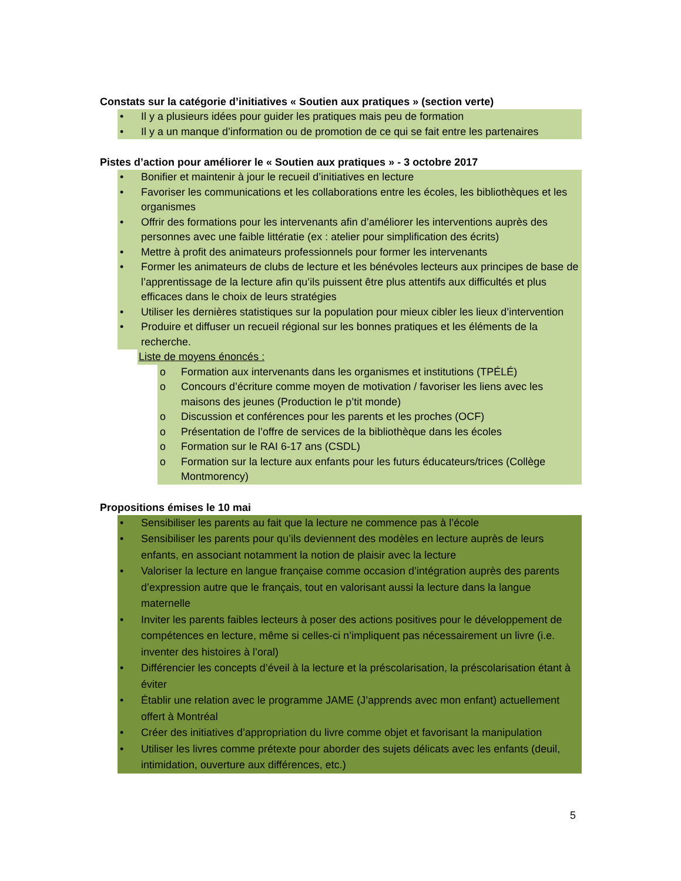Constats sur la catégorie d’initiatives « Soutien aux pratiques » (section verte)
• Il y a plusieurs idées pour guider les pratiques mais peu de formation
• Il y a un manque d’information ou de promotion de ce qui se fait entre les partenaires
Pistes d’action pour améliorer le « Soutien aux pratiques » - 3 octobre 2017
• Bonifier et maintenir à jour le recueil d’initiatives en lecture
• Favoriser les communications et les collaborations entre les écoles, les bibliothèques et les organismes
• Offrir des formations pour les intervenants afin d’améliorer les interventions auprès des personnes avec une faible littératie (ex : atelier pour simplification des écrits)
• Mettre à profit des animateurs professionnels pour former les intervenants
• Former les animateurs de clubs de lecture et les bénévoles lecteurs aux principes de base de l’apprentissage de la lecture afin qu’ils puissent être plus attentifs aux difficultés et plus efficaces dans le choix de leurs stratégies
• Utiliser les dernières statistiques sur la population pour mieux cibler les lieux d’intervention
• Produire et diffuser un recueil régional sur les bonnes pratiques et les éléments de la recherche.
Liste de moyens énoncés :
o Formation aux intervenants dans les organismes et institutions (TPÉLÉ)
o Concours d’écriture comme moyen de motivation / favoriser les liens avec les maisons des jeunes (Production le p’tit monde)
o Discussion et conférences pour les parents et les proches (OCF)
o Présentation de l’offre de services de la bibliothèque dans les écoles
o Formation sur le RAI 6-17 ans (CSDL)
o Formation sur la lecture aux enfants pour les futurs éducateurs/trices (Collège Montmorency)
Propositions émises le 10 mai
• Sensibiliser les parents au fait que la lecture ne commence pas à l’école
• Sensibiliser les parents pour qu’ils deviennent des modèles en lecture auprès de leurs enfants, en associant notamment la notion de plaisir avec la lecture
• Valoriser la lecture en langue française comme occasion d’intégration auprès des parents d’expression autre que le français, tout en valorisant aussi la lecture dans la langue maternelle
• Inviter les parents faibles lecteurs à poser des actions positives pour le développement de compétences en lecture, même si celles-ci n’impliquent pas nécessairement un livre (i.e. inventer des histoires à l’oral)
• Différencier les concepts d’éveil à la lecture et la préscolarisation, la préscolarisation étant à éviter
• Établir une relation avec le programme JAME (J’apprends avec mon enfant) actuellement offert à Montréal
• Créer des initiatives d’appropriation du livre comme objet et favorisant la manipulation
• Utiliser les livres comme prétexte pour aborder des sujets délicats avec les enfants (deuil, intimidation, ouverture aux différences, etc.)
5